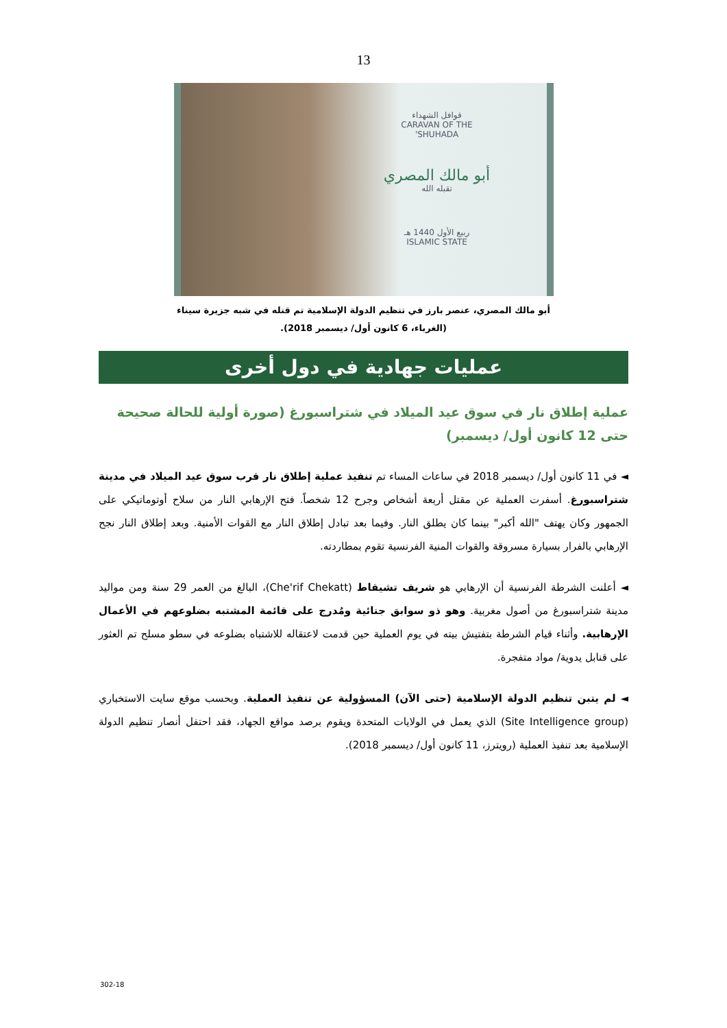13
قوافل الشهداء
CARAVAN OF THE
SHUHADA'
أبو مالك المصري
تقبله الله
ربيع الأول 1440 هـ
ISLAMIC STATE
أبو مالك المصري، عنصر بارز في تنظيم الدولة الإسلامية تم قتله في شبه جزيرة سيناء
(الغرباء، 6 كانون أول/ ديسمبر 2018).
عمليات جهادية في دول أخرى
عملية إطلاق نار في سوق عيد الميلاد في شتراسبورغ (صورة أولية للحالة صحيحة حتى 12 كانون أول/ ديسمبر)
◄ في 11 كانون أول/ ديسمبر 2018 في ساعات المساء تم تنفيذ عملية إطلاق نار قرب سوق عيد الميلاد في مدينة شتراسبورغ. أسفرت العملية عن مقتل أربعة أشخاص وجرح 12 شخصاً. فتح الإرهابي النار من سلاح أوتوماتيكي على الجمهور وكان يهتف "الله أكبر" بينما كان يطلق النار. وفيما بعد تبادل إطلاق النار مع القوات الأمنية. وبعد إطلاق النار نجح الإرهابي بالفرار بسيارة مسروقة والقوات المنية الفرنسية تقوم بمطاردته.
◄ أعلنت الشرطة الفرنسية أن الإرهابي هو شريف تشيقاط (Che'rif Chekatt)، البالغ من العمر 29 سنة ومن مواليد مدينة شتراسبورغ من أصول مغربية. وهو ذو سوابق جنائية ومُدرج على قائمة المشتبه بضلوعهم في الأعمال الإرهابية. وأثناء قيام الشرطة بتفتيش بيته في يوم العملية حين قدمت لاعتقاله للاشتباه بضلوعه في سطو مسلح تم العثور على قنابل يدوية/ مواد متفجرة.
◄ لم يتبن تنظيم الدولة الإسلامية (حتى الآن) المسؤولية عن تنفيذ العملية. وبحسب موقع سايت الاستخباري (Site Intelligence group) الذي يعمل في الولايات المتحدة ويقوم برصد مواقع الجهاد، فقد احتفل أنصار تنظيم الدولة الإسلامية بعد تنفيذ العملية (رويترز، 11 كانون أول/ ديسمبر 2018).
302-18